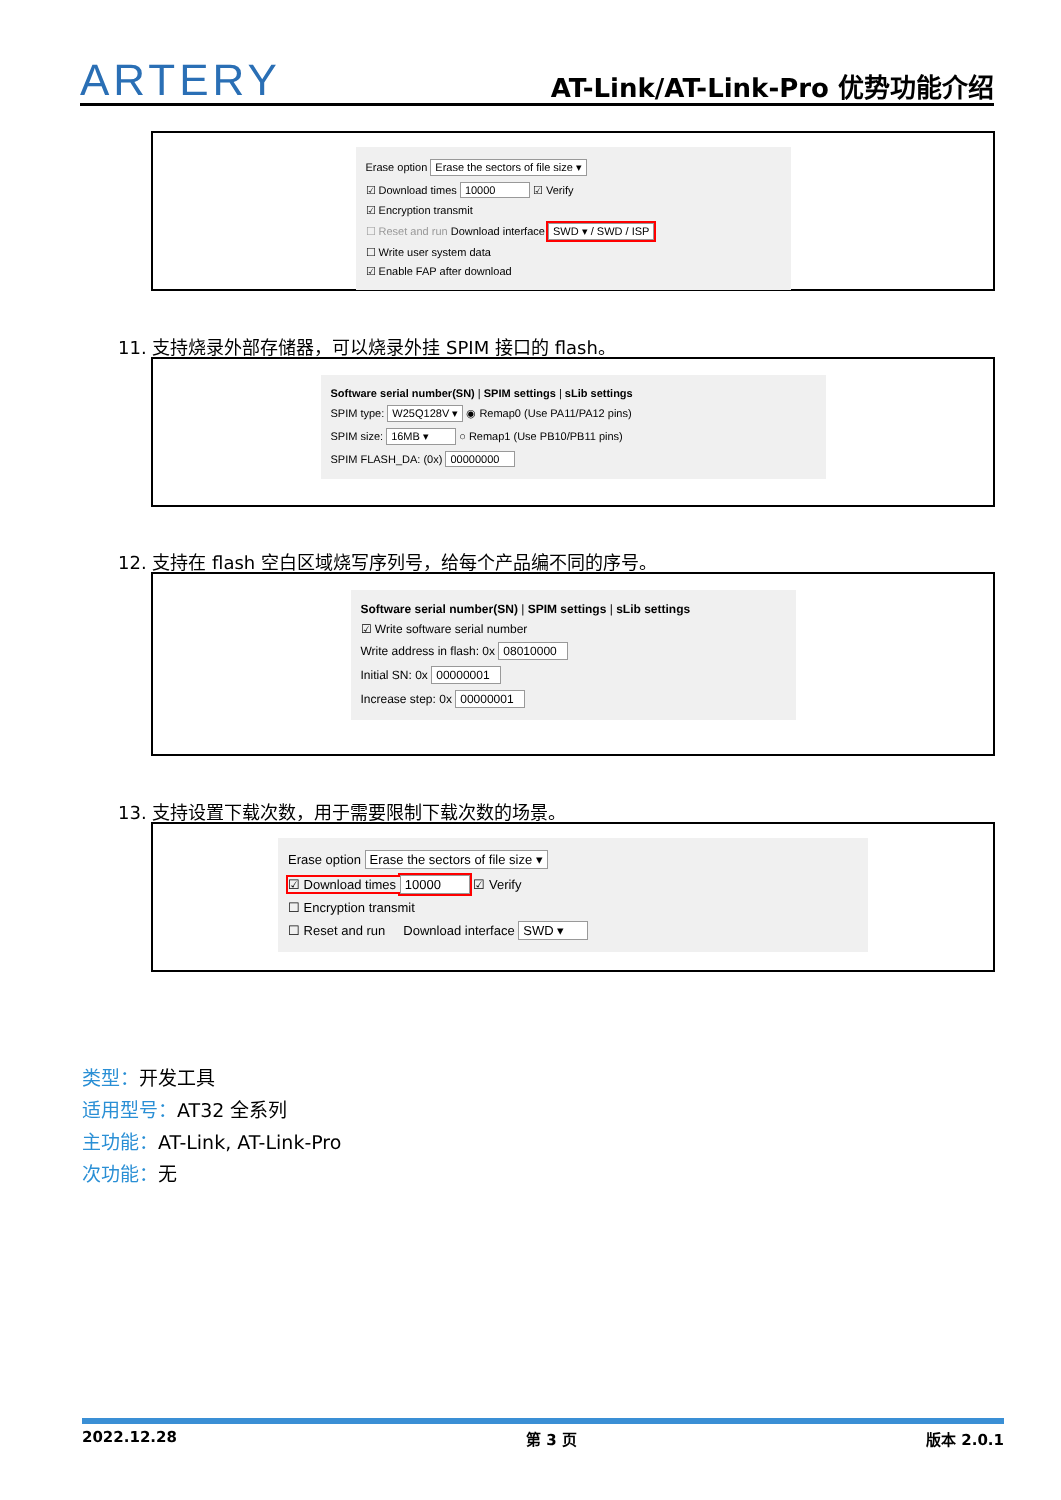ARTERY AT-Link/AT-Link-Pro 优势功能介绍
Erase option Erase the sectors of file size ▾
☑ Download times 10000 ☑ Verify
☑ Encryption transmit
☐ Reset and run Download interface SWD ▾ / SWD / ISP
☐ Write user system data
☑ Enable FAP after download
11. 支持烧录外部存储器，可以烧录外挂 SPIM 接口的 flash。
Software serial number(SN) | SPIM settings | sLib settings
SPIM type: W25Q128V ▾ ◉ Remap0 (Use PA11/PA12 pins)
SPIM size: 16MB ▾ ○ Remap1 (Use PB10/PB11 pins)
SPIM FLASH_DA: (0x) 00000000
12. 支持在 flash 空白区域烧写序列号，给每个产品编不同的序号。
Software serial number(SN) | SPIM settings | sLib settings
☑ Write software serial number
Write address in flash: 0x 08010000
Initial SN: 0x 00000001
Increase step: 0x 00000001
13. 支持设置下载次数，用于需要限制下载次数的场景。
Erase option Erase the sectors of file size ▾
☑ Download times 10000 ☑ Verify
☐ Encryption transmit
☐ Reset and run Download interface SWD ▾
类型：开发工具
适用型号：AT32 全系列
主功能：AT-Link, AT-Link-Pro
次功能：无
2022.12.28 第 3 页 版本 2.0.1